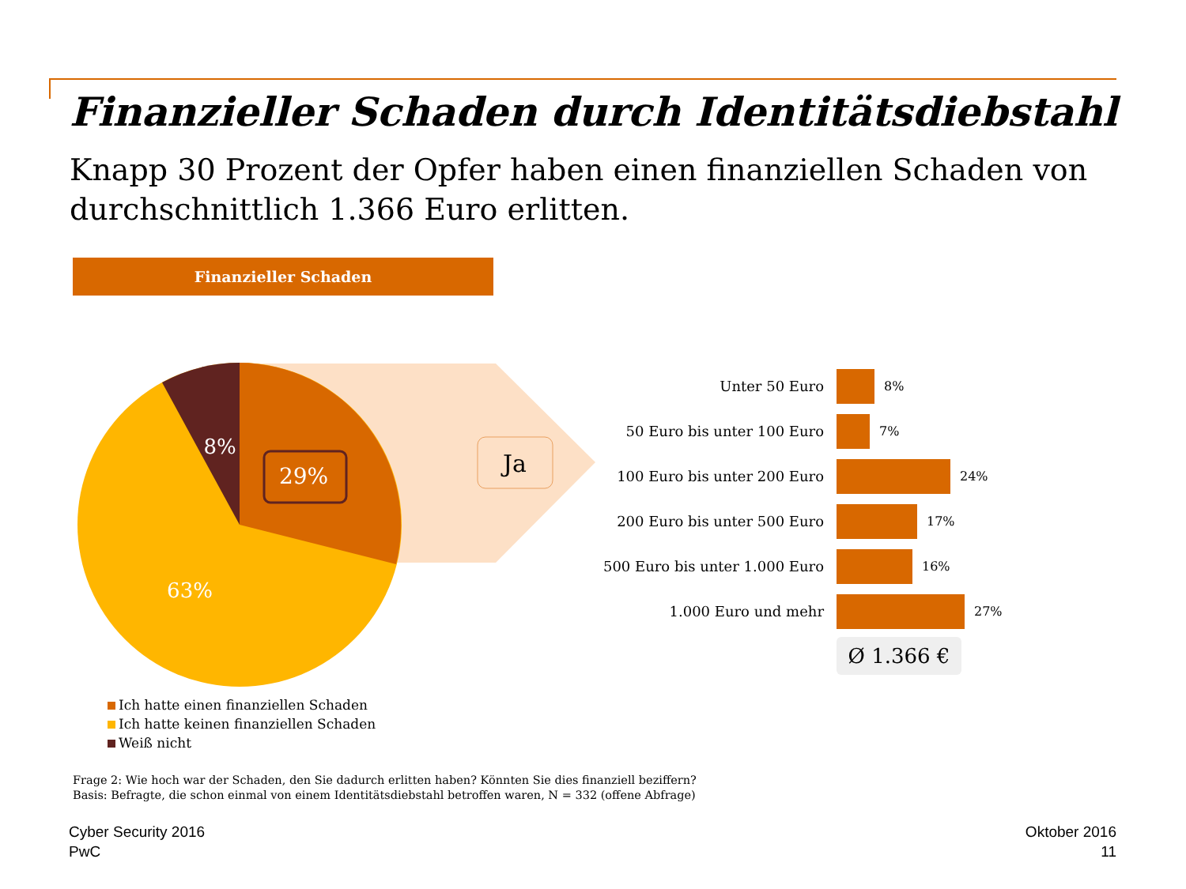Finanzieller Schaden durch Identitätsdiebstahl
Knapp 30 Prozent der Opfer haben einen finanziellen Schaden von durchschnittlich 1.366 Euro erlitten.
Finanzieller Schaden
29%
8%
63%
Ja
Ich hatte einen finanziellen Schaden
Ich hatte keinen finanziellen Schaden
Weiß nicht
Unter 50 Euro 8%
50 Euro bis unter 100 Euro 7%
100 Euro bis unter 200 Euro 24%
200 Euro bis unter 500 Euro 17%
500 Euro bis unter 1.000 Euro 16%
1.000 Euro und mehr 27%
Ø 1.366 €
Frage 2: Wie hoch war der Schaden, den Sie dadurch erlitten haben? Könnten Sie dies finanziell beziffern?
Basis: Befragte, die schon einmal von einem Identitätsdiebstahl betroffen waren, N = 332 (offene Abfrage)
Cyber Security 2016
PwC
Oktober 2016
11